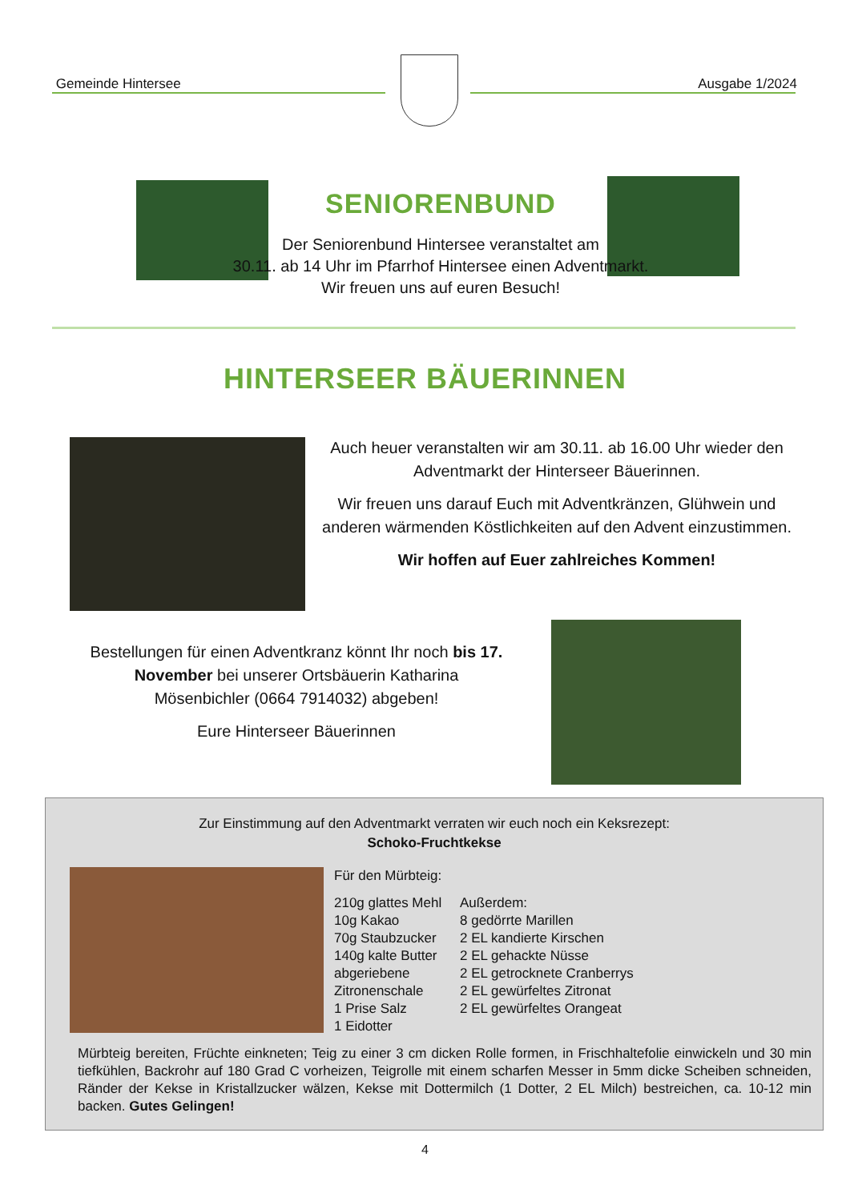Gemeinde Hintersee Ausgabe 1/2024
SENIORENBUND
Der Seniorenbund Hintersee veranstaltet am
30.11. ab 14 Uhr im Pfarrhof Hintersee einen Adventmarkt.
Wir freuen uns auf euren Besuch!
HINTERSEER BÄUERINNEN
Auch heuer veranstalten wir am 30.11. ab 16.00 Uhr wieder den Adventmarkt der Hinterseer Bäuerinnen.
Wir freuen uns darauf Euch mit Adventkränzen, Glühwein und anderen wärmenden Köstlichkeiten auf den Advent einzustimmen.
Wir hoffen auf Euer zahlreiches Kommen!
Bestellungen für einen Adventkranz könnt Ihr noch bis 17. November bei unserer Ortsbäuerin Katharina Mösenbichler (0664 7914032) abgeben!
Eure Hinterseer Bäuerinnen
Zur Einstimmung auf den Adventmarkt verraten wir euch noch ein Keksrezept:
Schoko-Fruchtkekse
Für den Mürbteig:
210g glattes Mehl
10g Kakao
70g Staubzucker
140g kalte Butter
abgeriebene Zitronenschale
1 Prise Salz
1 Eidotter
Außerdem:
8 gedörrte Marillen
2 EL kandierte Kirschen
2 EL gehackte Nüsse
2 EL getrocknete Cranberrys
2 EL gewürfeltes Zitronat
2 EL gewürfeltes Orangeat
Mürbteig bereiten, Früchte einkneten; Teig zu einer 3 cm dicken Rolle formen, in Frischhaltefolie einwickeln und 30 min tiefkühlen, Backrohr auf 180 Grad C vorheizen, Teigrolle mit einem scharfen Messer in 5mm dicke Scheiben schneiden, Ränder der Kekse in Kristallzucker wälzen, Kekse mit Dottermilch (1 Dotter, 2 EL Milch) bestreichen, ca. 10-12 min backen. Gutes Gelingen!
4